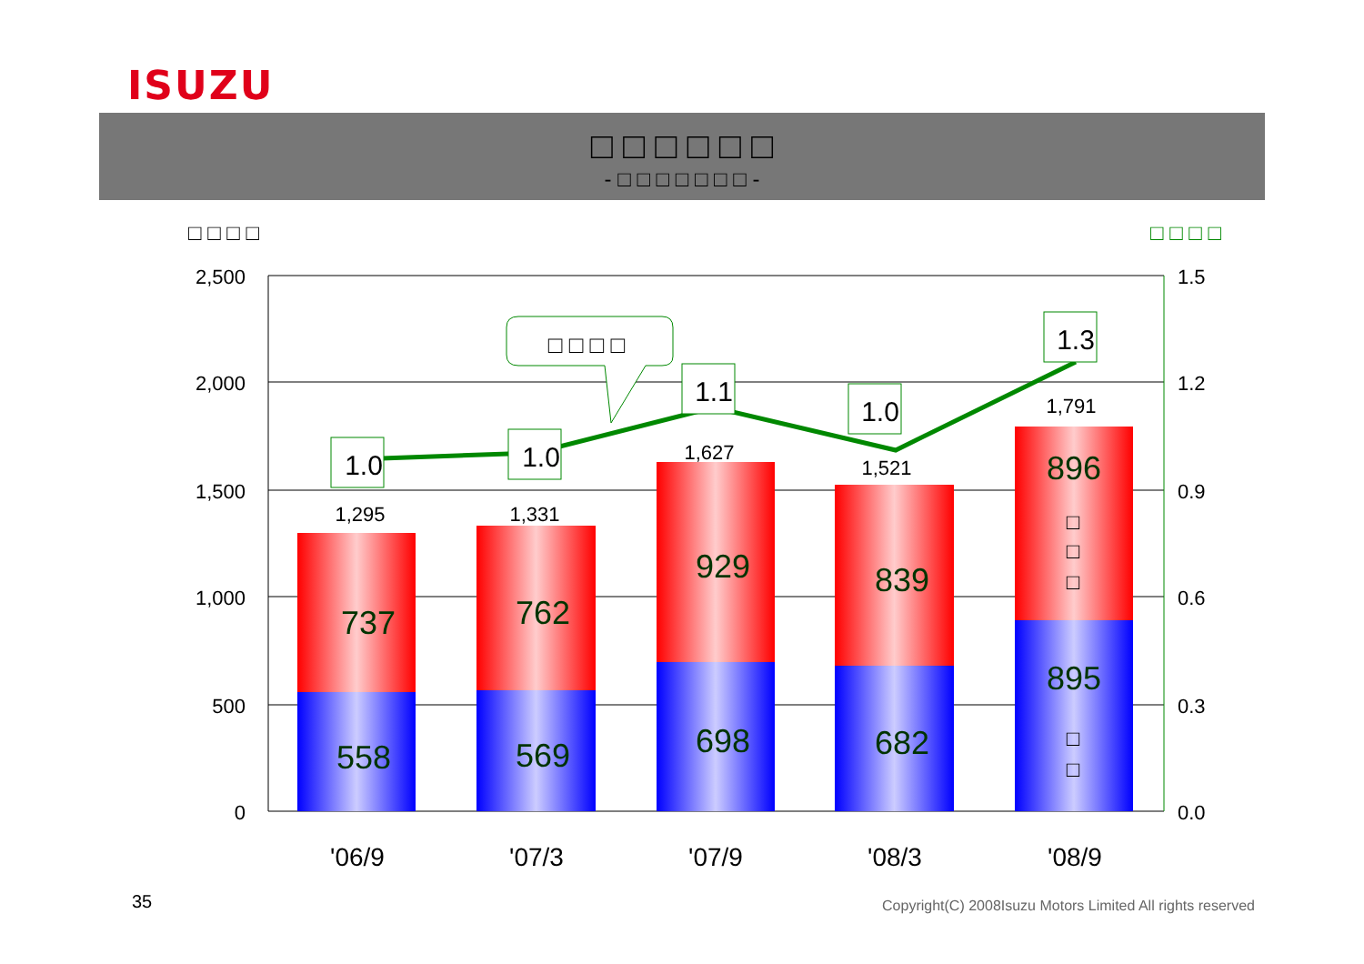ISUZU
□ □ □ □ □ □
- □ □ □ □ □ □ □ -
□ □ □ □ □ □ □ □
2,500
2,000
1,500
1,000
500
0
1.5
1.2
0.9
0.6
0.3
0.0
558
737
569
762
698
929
682
839
895
896
1,295
1,331
1,627
1,521
1,791
□
□
□
□
□
1.0
1.0
1.1
1.0
1.3
□ □ □ □
'06/9
'07/3
'07/9
'08/3
'08/9
35
Copyright(C) 2008Isuzu Motors Limited All rights reserved